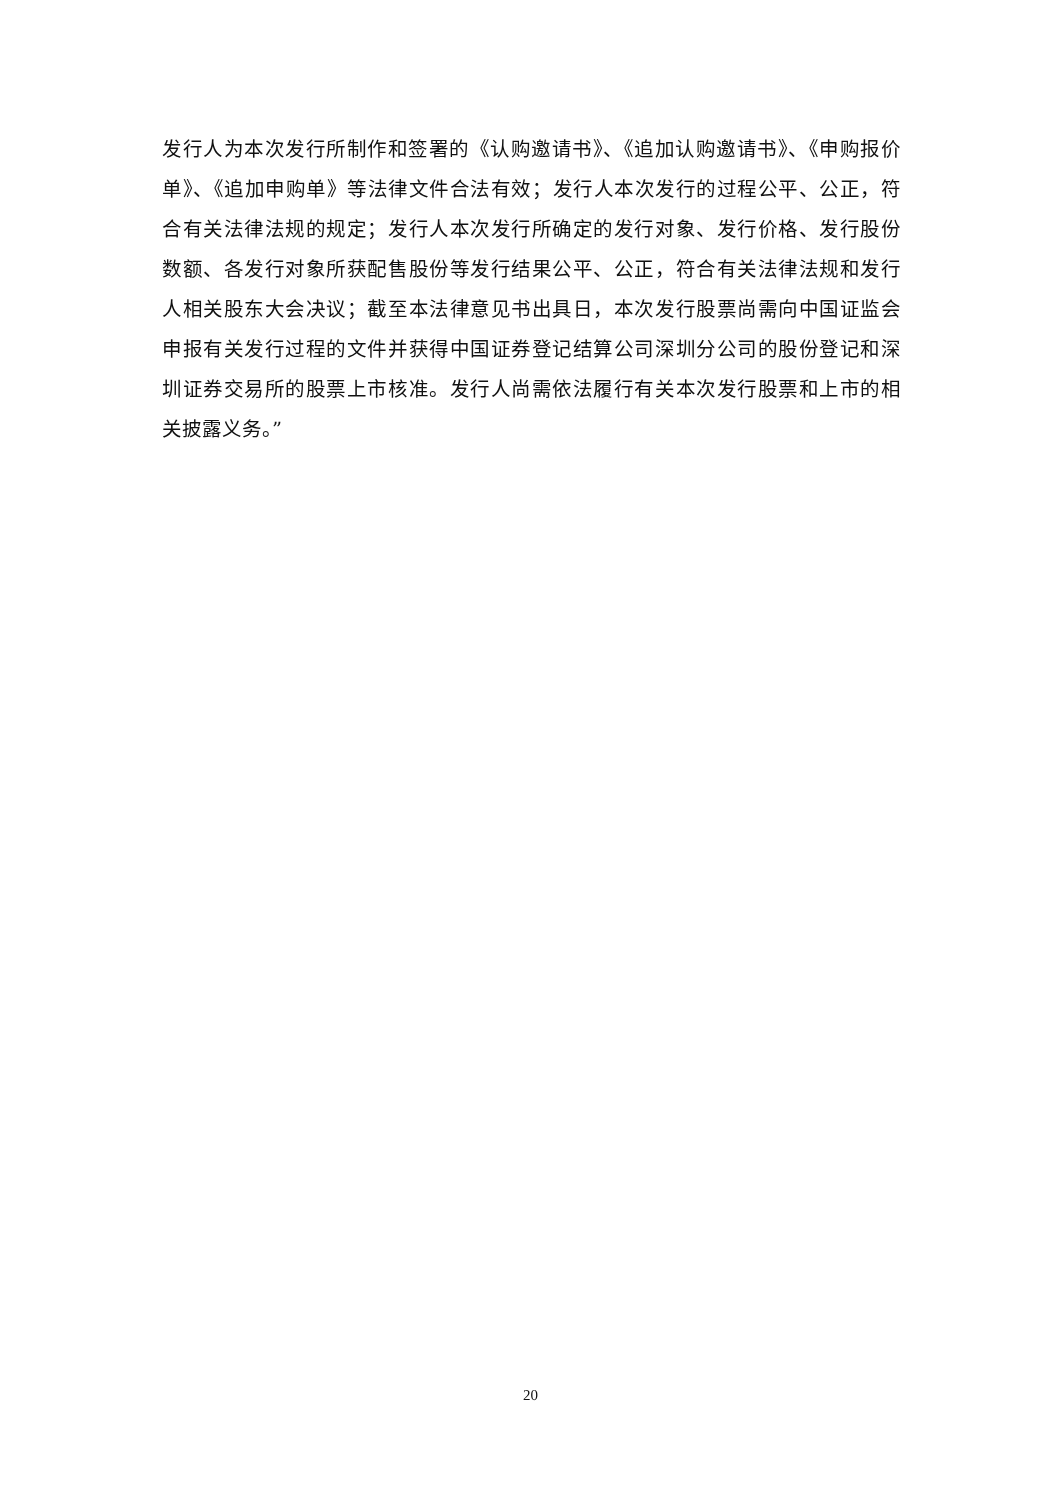发行人为本次发行所制作和签署的《认购邀请书》、《追加认购邀请书》、《申购报价单》、《追加申购单》等法律文件合法有效；发行人本次发行的过程公平、公正，符合有关法律法规的规定；发行人本次发行所确定的发行对象、发行价格、发行股份数额、各发行对象所获配售股份等发行结果公平、公正，符合有关法律法规和发行人相关股东大会决议；截至本法律意见书出具日，本次发行股票尚需向中国证监会申报有关发行过程的文件并获得中国证券登记结算公司深圳分公司的股份登记和深圳证券交易所的股票上市核准。发行人尚需依法履行有关本次发行股票和上市的相关披露义务。”
20